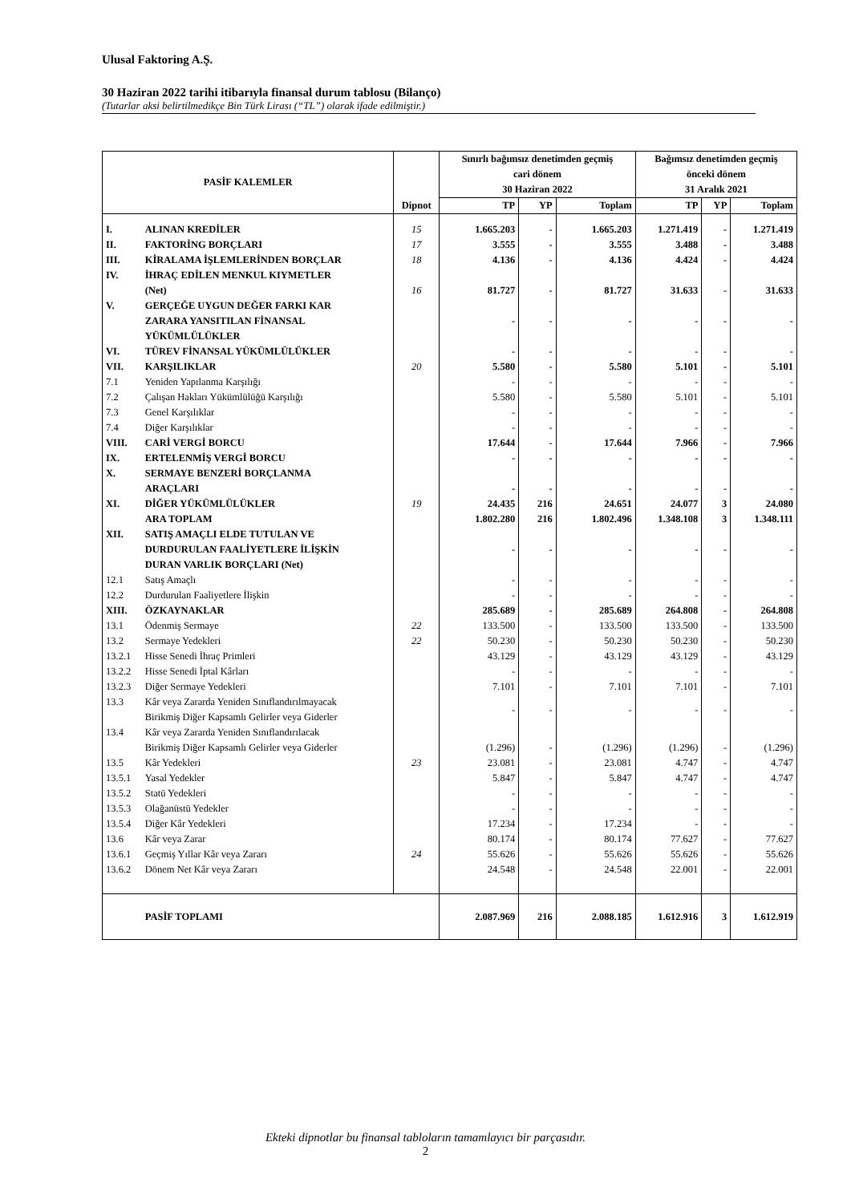Ulusal Faktoring A.Ş.
30 Haziran 2022 tarihi itibarıyla finansal durum tablosu (Bilanço)
(Tutarlar aksi belirtilmedikçe Bin Türk Lirası (“TL”) olarak ifade edilmiştir.)
| PASİF KALEMLER | | | Sınırlı bağımsız denetimden geçmiş cari dönem 30 Haziran 2022 | | | Bağımsız denetimden geçmiş önceki dönem 31 Aralık 2021 | | |
| --- | --- | --- | --- | --- | --- | --- | --- | --- |
| | | Dipnot | TP | YP | Toplam | TP | YP | Toplam |
| I. | ALINAN KREDİLER | 15 | 1.665.203 | - | 1.665.203 | 1.271.419 | - | 1.271.419 |
| II. | FAKTORİNG BORÇLARI | 17 | 3.555 | - | 3.555 | 3.488 | - | 3.488 |
| III. | KİRALAMA İŞLEMLERİNDEN BORÇLAR | 18 | 4.136 | - | 4.136 | 4.424 | - | 4.424 |
| IV. | İHRAÇ EDİLEN MENKUL KIYMETLER (Net) | 16 | 81.727 | - | 81.727 | 31.633 | - | 31.633 |
| V. | GERÇEĞE UYGUN DEĞER FARKI KAR ZARARA YANSITILAN FİNANSAL YÜKÜMLÜLÜKLER | | - | - | - | - | - | - |
| VI. | TÜREV FİNANSAL YÜKÜMLÜLÜKLER | | - | - | - | - | - | - |
| VII. | KARŞILIKLAR | 20 | 5.580 | - | 5.580 | 5.101 | - | 5.101 |
| 7.1 | Yeniden Yapılanma Karşılığı | | - | - | - | - | - | - |
| 7.2 | Çalışan Hakları Yükümlülüğü Karşılığı | | 5.580 | - | 5.580 | 5.101 | - | 5.101 |
| 7.3 | Genel Karşılıklar | | - | - | - | - | - | - |
| 7.4 | Diğer Karşılıklar | | - | - | - | - | - | - |
| VIII. | CARİ VERGİ BORCU | | 17.644 | - | 17.644 | 7.966 | - | 7.966 |
| IX. | ERTELENMİŞ VERGİ BORCU | | - | - | - | - | - | - |
| X. | SERMAYE BENZERİ BORÇLANMA ARAÇLARI | | - | - | - | - | - | - |
| XI. | DİĞER YÜKÜMLÜLÜKLER | 19 | 24.435 | 216 | 24.651 | 24.077 | 3 | 24.080 |
| | ARA TOPLAM | | 1.802.280 | 216 | 1.802.496 | 1.348.108 | 3 | 1.348.111 |
| XII. | SATIŞ AMAÇLI ELDE TUTULAN VE DURDURULAN FAALİYETLERE İLİŞKİN DURAN VARLIK BORÇLARI (Net) | | - | - | - | - | - | - |
| 12.1 | Satış Amaçlı | | - | - | - | - | - | - |
| 12.2 | Durdurulan Faaliyetlere İlişkin | | - | - | - | - | - | - |
| XIII. | ÖZKAYNAKLAR | | 285.689 | - | 285.689 | 264.808 | - | 264.808 |
| 13.1 | Ödenmiş Sermaye | 22 | 133.500 | - | 133.500 | 133.500 | - | 133.500 |
| 13.2 | Sermaye Yedekleri | 22 | 50.230 | - | 50.230 | 50.230 | - | 50.230 |
| 13.2.1 | Hisse Senedi İhraç Primleri | | 43.129 | - | 43.129 | 43.129 | - | 43.129 |
| 13.2.2 | Hisse Senedi İptal Kârları | | - | - | - | - | - | - |
| 13.2.3 | Diğer Sermaye Yedekleri | | 7.101 | - | 7.101 | 7.101 | - | 7.101 |
| 13.3 | Kâr veya Zararda Yeniden Sınıflandırılmayacak Birikmiş Diğer Kapsamlı Gelirler veya Giderler | | - | - | - | - | - | - |
| 13.4 | Kâr veya Zararda Yeniden Sınıflandırılacak Birikmiş Diğer Kapsamlı Gelirler veya Giderler | | (1.296) | - | (1.296) | (1.296) | - | (1.296) |
| 13.5 | Kâr Yedekleri | 23 | 23.081 | - | 23.081 | 4.747 | - | 4.747 |
| 13.5.1 | Yasal Yedekler | | 5.847 | - | 5.847 | 4.747 | - | 4.747 |
| 13.5.2 | Statü Yedekleri | | - | - | - | - | - | - |
| 13.5.3 | Olağanüstü Yedekler | | - | - | - | - | - | - |
| 13.5.4 | Diğer Kâr Yedekleri | | 17.234 | - | 17.234 | - | - | - |
| 13.6 | Kâr veya Zarar | | 80.174 | - | 80.174 | 77.627 | - | 77.627 |
| 13.6.1 | Geçmiş Yıllar Kâr veya Zararı | 24 | 55.626 | - | 55.626 | 55.626 | - | 55.626 |
| 13.6.2 | Dönem Net Kâr veya Zararı | | 24.548 | - | 24.548 | 22.001 | - | 22.001 |
| | PASİF TOPLAMI | | 2.087.969 | 216 | 2.088.185 | 1.612.916 | 3 | 1.612.919 |
Ekteki dipnotlar bu finansal tabloların tamamlayıcı bir parçasıdır.
2